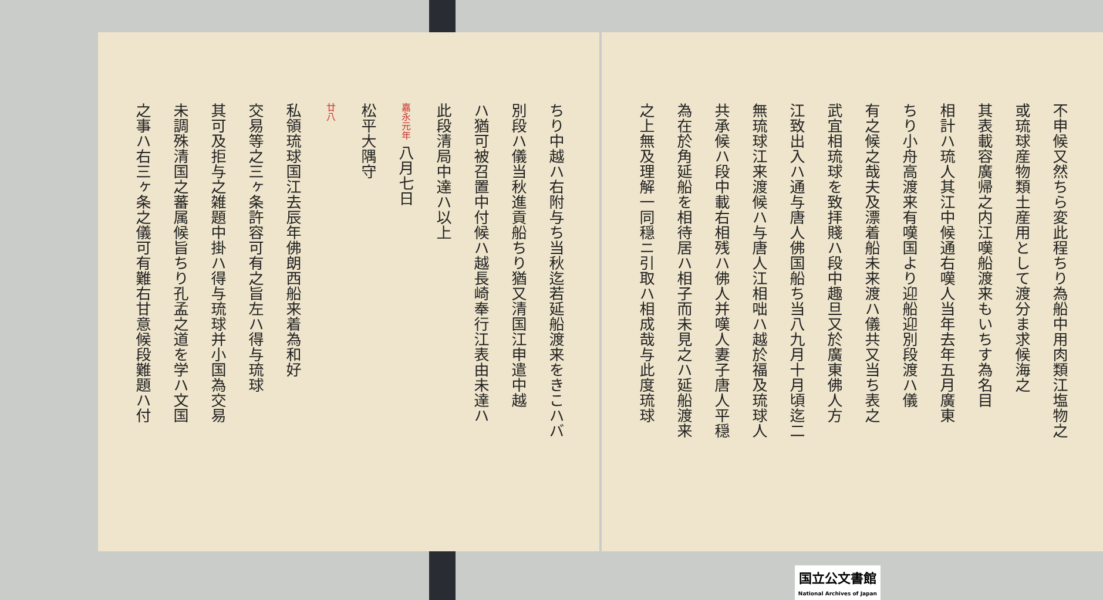ちり中越ハ右附与ち当秋迄若延船渡来をきこハバ
別段ハ儀当秋進貢船ちり猶又清国江申遣中越
ハ猶可被召置中付候ハ越長崎奉行江表由未達ハ
此段清局中達ハ以上
嘉永元年 八月七日
松平大隅守
廿八
私領琉球国江去辰年佛朗西船来着為和好
交易等之三ヶ条許容可有之旨左ハ得与琉球
其可及拒与之雑題中掛ハ得与琉球并小国為交易
未調殊清国之蕃属候旨ちり孔孟之道を学ハ文国
之事ハ右三ヶ条之儀可有難右甘意候段難題ハ付
不申候又然ちら変此程ちり為船中用肉類江塩物之
或琉球産物類土産用として渡分ま求候海之
其表載容廣帰之内江嘆船渡来もいちす為名目
相計ハ琉人其江中候通右嘆人当年去年五月廣東
ちり小舟高渡来有嘆国より迎船迎別段渡ハ儀
有之候之哉夫及漂着船未来渡ハ儀共又当ち表之
武宜相琉球を致拝賤ハ段中趣旦又於廣東佛人方
江致出入ハ通与唐人佛国船ち当八九月十月頃迄二
無琉球江来渡候ハ与唐人江相咄ハ越於福及琉球人
共承候ハ段中載右相残ハ佛人并嘆人妻子唐人平穏
為在於角延船を相待居ハ相子而未見之ハ延船渡来
之上無及理解一同穏ニ引取ハ相成哉与此度琉球
国立公文書館
National Archives of Japan